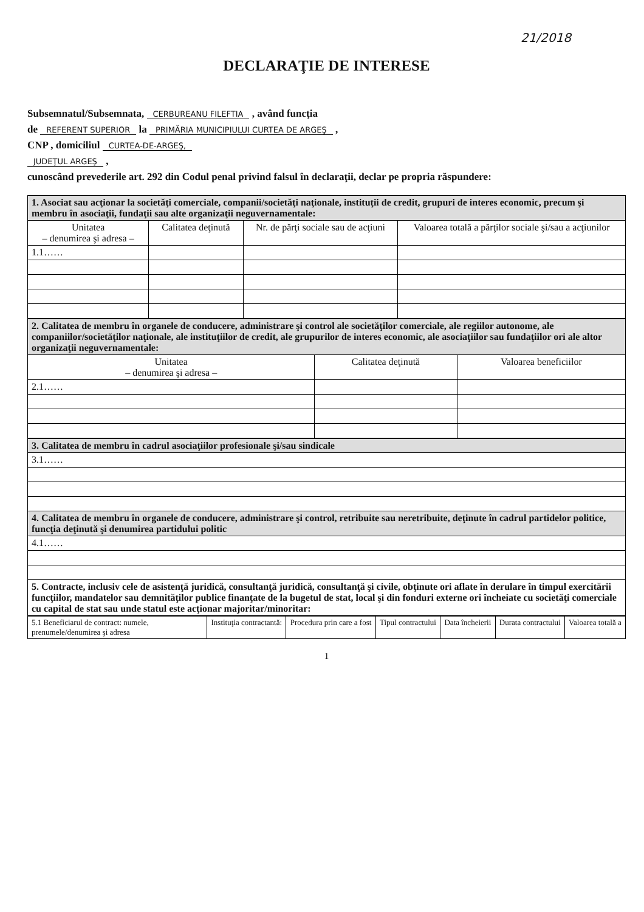21/2018
DECLARAŢIE DE INTERESE
Subsemnatul/Subsemnata, CERBUREANU FILEFTIA , având funcţia
de REFERENT SUPERIOR la PRIMĂRIA MUNICIPIULUI CURTEA DE ARGEŞ ,
CNP , domiciliul CURTEA-DE-ARGEŞ,
JUDEŢUL ARGEŞ ,
cunoscând prevederile art. 292 din Codul penal privind falsul în declaraţii, declar pe propria răspundere:
| 1. Asociat sau acţionar la societăţi comerciale, companii/societăţi naţionale, instituţii de credit, grupuri de interes economic, precum şi membru în asociaţii, fundaţii sau alte organizaţii neguvernamentale: | | | |
| Unitatea – denumirea şi adresa – | Calitatea deţinută | Nr. de părţi sociale sau de acţiuni | Valoarea totală a părţilor sociale şi/sau a acţiunilor |
| 1.1…… | | | |
| 2. Calitatea de membru în organele de conducere, administrare şi control ale societăţilor comerciale, ale regiilor autonome, ale companiilor/societăţilor naţionale, ale instituţiilor de credit, ale grupurilor de interes economic, ale asociaţiilor sau fundaţiilor ori ale altor organizaţii neguvernamentale: | | |
| Unitatea – denumirea şi adresa – | Calitatea deţinută | Valoarea beneficiilor |
| 2.1…… | | |
| 3. Calitatea de membru în cadrul asociaţiilor profesionale şi/sau sindicale |
| 3.1…… |
| 4. Calitatea de membru în organele de conducere, administrare şi control, retribuite sau neretribuite, deţinute în cadrul partidelor politice, funcţia deţinută şi denumirea partidului politic |
| 4.1…… |
| 5. Contracte, inclusiv cele de asistenţă juridică, consultanţă juridică, consultanţă şi civile, obţinute ori aflate în derulare în timpul exercitării funcţiilor, mandatelor sau demnităţilor publice finanţate de la bugetul de stat, local şi din fonduri externe ori încheiate cu societăţi comerciale cu capital de stat sau unde statul este acţionar majoritar/minoritar: |
| 5.1 Beneficiarul de contract: numele, prenumele/denumirea şi adresa | Instituţia contractantă: | Procedura prin care a fost | Tipul contractului | Data încheierii | Durata contractului | Valoarea totală a |
| --- | --- | --- | --- | --- | --- | --- |
1